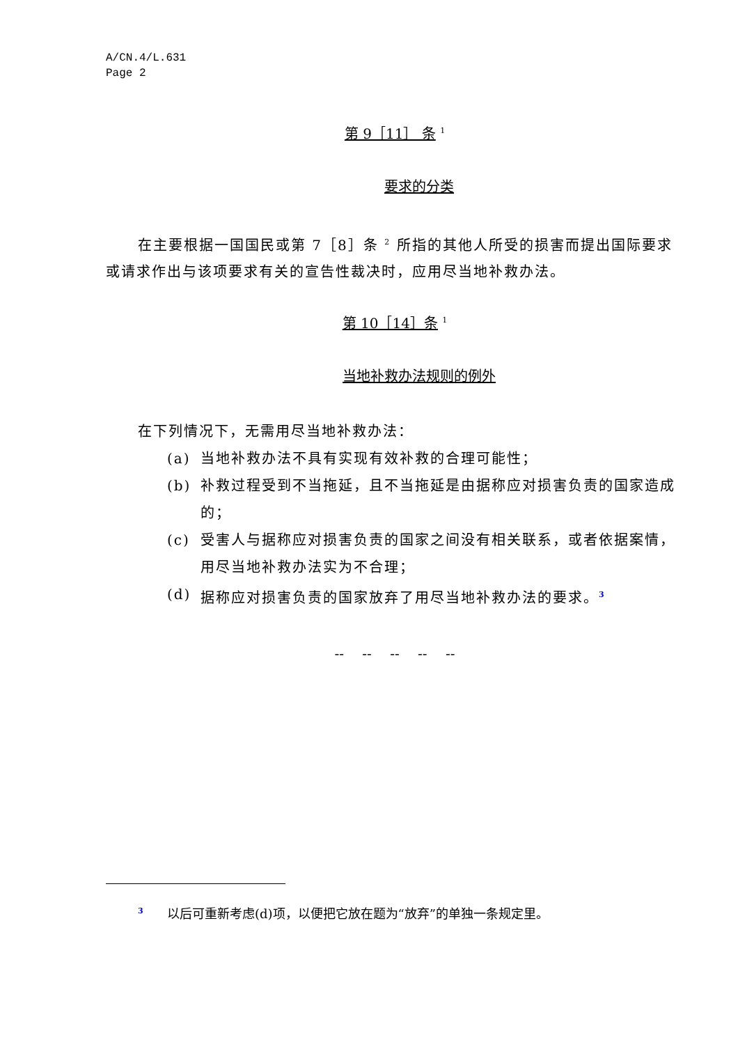A/CN.4/L.631
Page 2
第 9［11］ 条 <sup>1</sup>
要求的分类
在主要根据一国国民或第 7［8］条 <sup>2</sup> 所指的其他人所受的损害而提出国际要求或请求作出与该项要求有关的宣告性裁决时，应用尽当地补救办法。
第 10［14］条 <sup>1</sup>
当地补救办法规则的例外
在下列情况下，无需用尽当地补救办法：
(a) 当地补救办法不具有实现有效补救的合理可能性；
(b) 补救过程受到不当拖延，且不当拖延是由据称应对损害负责的国家造成的；
(c) 受害人与据称应对损害负责的国家之间没有相关联系，或者依据案情，用尽当地补救办法实为不合理；
(d) 据称应对损害负责的国家放弃了用尽当地补救办法的要求。<sup>3</sup>
-- -- -- -- --
<sup>3</sup> 以后可重新考虑(d)项，以便把它放在题为“放弃”的单独一条规定里。